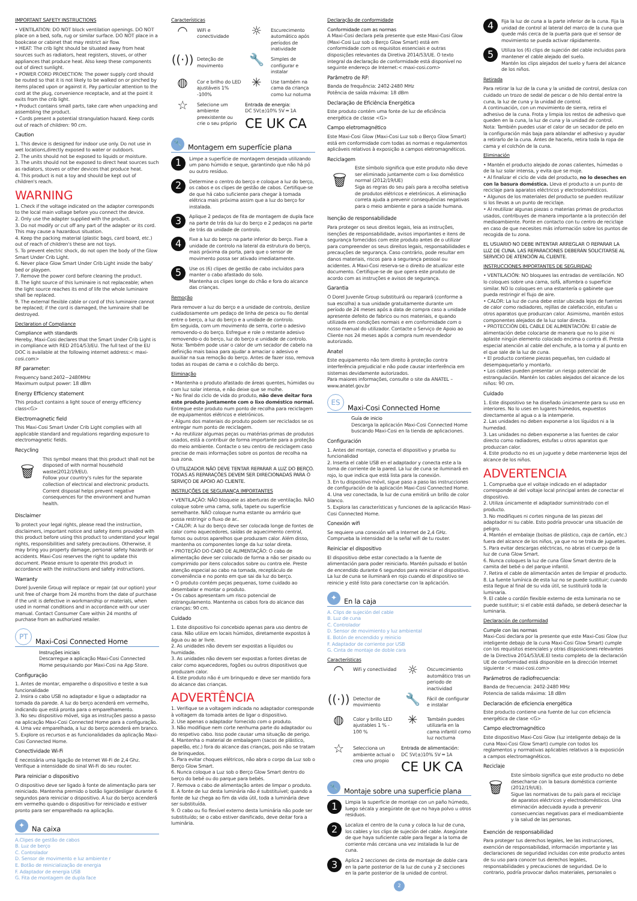IMPORTANT SAFETY INSTRUCTIONS
• VENTILATION: DO NOT block ventilation openings. DO NOT place on a bed, sofa, rug or similar surface. DO NOT place in a bookcase or cabinet that may restrict air flow.
• HEAT: The crib light should be situated away from heat sources such as radiators, heat registers, stoves, or other appliances that produce heat. Also keep these components out of direct sunlight.
• POWER CORD PROtECTION: The power supply cord should be routed so that it is not likely to be walked on or pinched by items placed upon or against it. Pay particular attention to the cord at the plug, convenience receptacle, and at the point it exits from the crib light.
• Product contains small parts, take care when unpacking and assembling the product.
• Cords present a potential strangulation hazard. Keep cords out of reach of children: 90 cm.
Caution
1. This device is designed for indoor use only. Do not use in wet locations,directly exposed to water or outdoors.
2. The units should not be exposed to liquids or moisture.
3. The units should not be exposed to direct heat sources such as radiators, stoves or other devices that produce heat.
4. This product is not a toy and should be kept out of children's reach.
WARNING
1. Check if the voltage indicated on the adapter corresponds to the local main voltage before you connect the device.
2. Only use the adapter supplied with the product.
3. Do not modify or cut off any part of the adapter or its cord. This may cause a hazardous situation.
4. Keep the packing material (plastic bags, card board, etc.) out of reach of children's these are not toys.
5. To prevent electric shock, do not open the body of the Glow Smart Under Crib Light.
6. Never place Glow Smart Under Crib Light inside the baby' bed or playpen.
7. Remove the power cord before cleaning the product.
8. The light source of this luminaire is not replaceable; when the light source reaches its end of life the whole luminaire shall be replaced.
9. The external flexible cable or cord of this luminaire cannot be replaced; if the cord is damaged, the luminaire shall be destroyed.
Declaration of Compliance
Compliance with standards
Hereby, Maxi-Cosi declares that the Smart Under Crib Light is in compliance with RED 2014/53/EU. The full text of the EU DOC is available at the following internet address:< maxi-cosi.com>
RF parameter:
Frequency band:2402~2480MHz
Maximum output power: 18 dBm
Energy Efficiency statement
This product contains a light souce of energy efficiency class<G>
Electromagnetic field
This Maxi-Cosi Smart Under Crib Light complies with all applicable standard and regulations regarding exposure to electromagnetic fields.
Recycling
🗑
This symbol means that this product shall not be disposed of with normal household waste(2012/19/EU).
Follow your country's rules for the separate collection of electrical and electronic products. Corrent disposal helps prevent negative consequences for the environment and human health.
Disclaimer
To protect your legal rights, please read the instruction, disclaimers, important notice and safety items provided with this product before using this product to understand your legal rights, responsibilities and safety precautions. Otherwise, it may bring you property damage, personal safety hazards or accidents. Maxi-Cosi reserves the right to update this document. Please ensure to operate this product in accordance with the instructions and safety instructions.
Warranty
Dorel Juvenile Group will replace or repair (at our option) your unit free of charge from 24 months from the date of purchase if the unit is defective in workmanship or materials, when used in normal conditions and in accordance with our user manual. Contact Consumer Care within 24 months of purchase from an authorized retailer.
PT
Maxi-Cosi Connected Home
Instruções iniciais
Descarregue a aplicação Maxi-Cosi Connected Home pesquisando por Maxi-Cosi na App Store.
Configuração
1. Antes de montar, emparelhe o dispositivo e teste a sua funcionalidade
2. Insira o cabo USB no adaptador e ligue o adaptador na tomada da parede. A luz do berço acenderá em vermelho, indicando que está pronta para o emparelhamento.
3. No seu dispositivo móvel, siga as instruções passo a passo na aplicação Maxi-Cosi Connected Home para a configuração.
4. Uma vez emparelhada, a luz do berço acenderá em branco.
5. Explore os recursos e as funcionalidades da aplicação Maxi-Cosi Connected Home.
Conectividade Wi-Fi
É necessária uma ligação de Internet Wi-Fi de 2,4 Ghz. Verifique a intensidade do sinal Wi-Fi do seu router.
Para reiniciar o dispositivo
O dispositivo deve ser ligado à fonte de alimentação para ser reiniciado. Mantenha premido o botão ligar/desligar durante 6 segundos para reiniciar o dispositivo. A luz do berço acenderá em vermelho quando o dispositivo for reiniciado e estiver pronto para ser emparelhado na aplicação.
✦
Na caixa
A.Clipes de gestão de cabos
B. Luz de berço
C. Controlador
D. Sensor de movimento e luz ambiente r
E. Botão de reinicialização de energia
F. Adaptador de energia USB
G. Fita de montagem de dupla face
Características
◠
WiFi e conectividade
☼
Escurecimento automático após períodos de inatividade
((·))
Deteção de movimento
🔧
Simples de configurar e instalar
◍
Cor e brilho do LED ajustáveis 1% -100%
✳
Use também na cama da criança como luz noturna
☆
Selecione um ambiente preexistente ou crie o seu próprio
Entrada de energia:
DC 5V(±)10% 5V ═ 1A
CE UK CA
🔧
Montagem em superfície plana
1
Limpe a superfície de montagem desejada utilizando um pano húmido e seque, garantindo que não há pó ou outro resíduo.
2
Determine o centro do berço e coloque a luz do berço, os cabos e os clipes de gestão de cabos. Certifique-se de que há cabo suficiente para chegar à tomada elétrica mais próxima assim que a luz do berço for instalada.
3
Aplique 2 pedaços de fita de montagem de dupla face na parte de trás da luz do berço e 2 pedaços na parte de trás da unidade de controlo.
4
Fixe a luz do berço na parte inferior do berço. Fixe a unidade de controlo na lateral da estrutura do berço, mais próxima da porta, para que o sensor de movimento possa ser ativado imediatamente.
5
Use os (6) clipes de gestão de cabo incluídos para manter o cabo afastado do solo.
Mantenha os clipes longe do chão e fora do alcance das crianças.
Remoção
Para remover a luz do berço e a unidade de controlo, deslize cuidadosamente um pedaço de linha de pesca ou fio dental entre o berço, a luz do berço e a unidade de controlo.
Em seguida, com um movimento de serra, corte o adesivo removendo-o do berço. Esfregue e role o restante adesivo removendo-o do berço, luz do berço e unidade de controlo.
Nota: Também pode usar o calor de um secador de cabelo na definição mais baixa para ajudar a amaciar o adesivo e auxiliar na sua remoção do berço. Antes de fazer isso, remova todas as roupas de cama e o colchão do berço.
Eliminação
• Mantenha o produto afastado de áreas quentes, húmidas ou com luz solar intensa, e não deixe que se molhe.
• No final do ciclo de vida do produto, não deve deitar fora este produto juntamente com o lixo doméstico normal. Entregue este produto num ponto de recolha para reciclagem de equipamentos elétricos e eletrónicos.
• Alguns dos materiais do produto podem ser reciclados se os entregar num ponto de reciclagem.
• Ao reutilizar algumas peças ou matérias-primas de produtos usados, está a contribuir de forma importante para a proteção do meio ambiente. Contacte o seu centro de reciclagem caso precise de mais informações sobre os pontos de recolha na sua zona.
O UTILIZADOR NÃO DEVE TENTAR REPARAR A LUZ DO BERÇO. TODAS AS REPARAÇÕES DEVEM SER DIRECIONADAS PARA O SERVIÇO DE APOIO AO CLIENTE.
INSTRUÇÕES DE SEGURANÇA IMPORTANTES
• VENTILAÇÃO: NÃO bloqueie as aberturas de ventilação. NÃO coloque sobre uma cama, sofá, tapete ou superfície semelhante. NÃO coloque numa estante ou armário que possa restringir o fluxo de ar..
• CALOR: A luz do berço deve ser colocada longe de fontes de calor como aquecedores, saídas de aquecimento central, fornos ou outros aparelhos que produzam calor. Além disso, mantenha os componentes longe da luz solar direta.
• PROTEÇÃO DO CABO DE ALIMENTAÇÃO: O cabo de alimentação deve ser colocado de forma a não ser pisado ou comprimido por itens colocados sobre ou contra ele. Preste atenção especial ao cabo na tomada, receptáculo de conveniência e no ponto em que sai da luz do berço.
• O produto contém peças pequenas, tome cuidado ao desembalar e montar o produto.
• Os cabos apresentam um risco potencial de estrangulamento. Mantenha os cabos fora do alcance das crianças: 90 cm.
Cuidado
1. Este dispositivo foi concebido apenas para uso dentro de casa. Não utilize em locais húmidos, diretamente expostos à água ou ao ar livre.
2. As unidades não devem ser expostas a líquidos ou humidade.
3. As unidades não devem ser expostas a fontes diretas de calor como aquecedores, fogões ou outros dispositivos que produzam calor.
4. Este produto não é um brinquedo e deve ser mantido fora do alcance das crianças.
ADVERTÊNCIA
1. Verifique se a voltagem indicada no adaptador corresponde à voltagem da tomada antes de ligar o dispositivo.
2. Use apenas o adaptador fornecido com o produto.
3. Não modifique nem corte nenhuma parte do adaptador ou do respetivo cabo. Isso pode causar uma situação de perigo.
4. Mantenha o material de embalagem (sacos de plástico, papelão, etc.) fora do alcance das crianças, pois não se tratam de brinquedos.
5. Para evitar choques elétricos, não abra o corpo da Luz sob o Berço Glow Smart.
6. Nunca coloque a Luz sob o Berço Glow Smart dentro do berço do bebé ou do parque para bebés.
7. Remova o cabo de alimentação antes de limpar o produto.
8. A fonte de luz desta luminária não é substituível; quando a fonte de luz chega ao fim da vida útil, toda a luminária deve ser substituída.
9. O cabo ou fio flexível externo desta luminária não pode ser substituído; se o cabo estiver danificado, deve deitar fora a luminária.
Declaração de conformidade
Conformidade com as normas
A Maxi-Cosi declara pela presente que este Maxi-Cosi Glow (Maxi-Cosi Luz sob o Berço Glow Smart) está em conformidade com os requisitos essenciais e outras disposições relevantes da Diretiva 2014/53/UE. O texto integral da declaração de conformidade está disponível no seguinte endereço de Internet:< maxi-cosi.com>
Parâmetro de RF:
Banda de frequência: 2402-2480 MHz
Potência de saída máxima: 18 dBm
Declaração de Eficiência Energética
Este produto contém uma fonte de luz de eficiência energética de classe <G>
Campo eletromagnético
Este Maxi-Cosi Glow (Maxi-Cosi Luz sob o Berço Glow Smart) está em conformidade com todas as normas e regulamentos aplicáveis relativos à exposição a campos eletromagnéticos.
Reciclagem
🗑
Este símbolo significa que este produto não deve ser eliminado juntamente com o lixo doméstico normal (2012/19/UE)
Siga as regras do seu país para a recolha seletiva de produtos elétricos e eletrónicos. A eliminação correta ajuda a prevenir consequências negativas para o meio ambiente e para a saúde humana.
Isenção de responsabilidade
Para proteger os seus direitos legais, leia as instruções, isenções de responsabilidade, avisos importantes e itens de segurança fornecidos com este produto antes de o utilizar para compreender os seus direitos legais, responsabilidades e precauções de segurança. Caso contrário, pode resultar em danos materiais, riscos para a segurança pessoal ou acidentes. A Maxi-Cosi reserva-se o direito de atualizar este documento. Certifique-se de que opera este produto de acordo com as instruções e avisos de segurança.
Garantia
O Dorel Juvenile Group substituirá ou reparará (conforme a sua escolha) a sua unidade gratuitamente durante um período de 24 meses após a data de compra caso a unidade apresente defeito de fabrico ou nos materiais, e quando utilizada em condições normais e em conformidade com o nosso manual do utilizador. Contacte o Serviço de Apoio ao Cliente nos 24 meses após a compra num revendedor autorizado.
Anatel
Este equipamento não tem direito à proteção contra interferência prejudicial e não pode causar interferência em sistemas devidamente autorizados.
Para maiores informações, consulte o site da ANATEL – www.anatel.gov.br
ES
Maxi-Cosi Connected Home
Guía de inicio
Descarga la aplicación Maxi-Cosi Connected Home buscando Maxi-Cosi en la tienda de aplicaciones.
Configuración
1. Antes del montaje, conecta el dispositivo y prueba su funcionalidad
2. Inserta el cable USB en el adaptador y conecta este a la toma de corriente de la pared. La luz de cuna se iluminará en rojo, lo que indica que está lista para la conexión.
3. En tu dispositivo móvil, sigue paso a paso las instrucciones de configuración de la aplicación Maxi-Cosi Connected Home.
4. Una vez conectada, la luz de cuna emitirá un brillo de color blanco.
5. Explora las características y funciones de la aplicación Maxi-Cosi Connected Home.
Conexión wifi
Se requiere una conexión wifi a Internet de 2,4 GHz. Comprueba la intensidad de la señal wifi de tu router.
Reiniciar el dispositivo
El dispositivo debe estar conectado a la fuente de alimentación para poder reiniciarlo. Mantén pulsado el botón de encendido durante 6 segundos para reiniciar el dispositivo. La luz de cuna se iluminará en rojo cuando el dispositivo se reinicie y esté listo para conectarse con la aplicación.
✦
En la caja
A. Clips de sujeción del cable
B. Luz de cuna
C. Controlador
D. Sensor de movimiento y luz ambiental
E. Botón de encendido y reinicio
F. Adaptador de corriente por USB
G. Cinta de montaje de doble cara
Características
◠
Wifi y conectividad
☼
Oscurecimiento automático tras un periodo de inactividad
((·))
Detector de movimiento
🔧
Fácil de configurar e instalar
◍
Color y brillo LED ajustables 1 % - 100 %
✳
También puedes utilizarla en la cama infantil como luz nocturna
☆
Selecciona un ambiente actual o crea uno propio
Entrada de alimentación:
DC 5V(±)10% 5V ═ 1A
CE UK CA
🔧
Montaje sobre una superficie plana
1
Limpia la superficie de montaje con un paño húmedo, luego sécala y asegúrate de que no haya polvo u otros residuos.
2
Localiza el centro de la cuna y coloca la luz de cuna, los cables y los clips de sujeción del cable. Asegúrate de que haya suficiente cable para llegar a la toma de corriente más cercana una vez instalada la luz de cuna.
3
Aplica 2 secciones de cinta de montaje de doble cara en la parte posterior de la luz de cuna y 2 secciones en la parte posterior de la unidad de control.
2
4
Fija la luz de cuna a la parte inferior de la cuna. Fija la unidad de control al lateral del marco de la cuna que quede más cerca de la puerta para que el sensor de movimiento se pueda activar rápidamente.
5
Utiliza los (6) clips de sujeción del cable incluidos para mantener el cable alejado del suelo.
Mantén los clips alejados del suelo y fuera del alcance de los niños.
Retirada
Para retirar la luz de la cuna y la unidad de control, desliza con cuidado un trozo de sedal de pescar o de hilo dental entre la cuna, la luz de cuna y la unidad de control.
A continuación, con un movimiento de sierra, retira el adhesivo de la cuna. Frota y limpia los restos de adhesivo que queden en la cuna, la luz de cuna y la unidad de control.
Nota: También puedes usar el calor de un secador de pelo en la configuración más baja para ablandar el adhesivo y ayudar a retirarlo de la cuna. Antes de hacerlo, retira toda la ropa de cama y el colchón de la cuna.
Eliminación
• Mantén el producto alejado de zonas calientes, húmedas o de la luz solar intensa, y evita que se moje.
• Al finalizar el ciclo de vida del producto, no lo deseches en con la basura doméstica. Lleva el producto a un punto de reciclaje para aparatos eléctricos y electrodomésticos.
• Algunos de los materiales del producto se pueden reutilizar si los llevas a un punto de reciclaje.
• Al reutilizar algunas piezas o materias primas de productos usados, contribuyes de manera importante a la protección del medioambiente. Ponte en contacto con tu centro de reciclaje en caso de que necesites más información sobre los puntos de recogida de tu zona.
EL USUARIO NO DEBE INTENTAR ARREGLAR O REPARAR LA LUZ DE CUNA. LAS REPARACIONES DEBERÁN SOLICITARSE AL SERVICIO DE ATENCIÓN AL CLIENTE.
INSTRUCCIONES IMPORTANTES DE SEGURIDAD
• VENTILACIÓN: NO bloquees las entradas de ventilación. NO lo coloques sobre una cama, sofá, alfombra o superficie similar. NO lo coloques en una estantería o gabinete que pueda restringir el flujo de aire.
• CALOR: La luz de cuna debe estar ubicada lejos de fuentes de calor como radiadores, rejillas de calefacción, estufas u otros aparatos que produzcan calor. Asimismo, mantén estos componentes alejados de la luz solar directa.
• PROTECCIÓN DEL CABLE DE ALIMENTACIÓN: El cable de alimentación debe colocarse de manera que no lo pise ni aplaste ningún elemento colocado encima o contra él. Presta especial atención al cable del enchufe, a la toma y al punto en el que sale de la luz de cuna.
• El producto contiene piezas pequeñas, ten cuidado al desempaquetarlo y montarlo.
• Los cables pueden presentar un riesgo potencial de estrangulación. Mantén los cables alejados del alcance de los niños: 90 cm.
Cuidado
1. Este dispositivo se ha diseñado únicamente para su uso en interiores. No lo uses en lugares húmedos, expuestos directamente al agua o a la intemperie.
2. Las unidades no deben exponerse a los líquidos ni a la humedad.
3. Las unidades no deben exponerse a las fuentes de calor directo como radiadores, estufas u otros aparatos que produzcan calor.
4. Este producto no es un juguete y debe mantenerse lejos del alcance de los niños.
ADVERTENCIA
1. Comprueba que el voltaje indicado en el adaptador corresponde al del voltaje local principal antes de conectar el dispositivo.
2. Utiliza únicamente el adaptador suministrado con el producto.
3. No modifiques ni cortes ninguna de las piezas del adaptador ni su cable. Esto podría provocar una situación de peligro.
4. Mantén el embalaje (bolsas de plástico, caja de cartón, etc.) fuera del alcance de los niños, ya que no se trata de juguetes.
5. Para evitar descargas eléctricas, no abras el cuerpo de la luz de cuna Glow Smart.
6. Nunca coloques la luz de cuna Glow Smart dentro de la camita del bebé o del parque infantil.
7. Retira el cable de alimentación antes de limpiar el producto.
8. La fuente lumínica de esta luz no se puede sustituir; cuando esta llegue al final de su vida útil, se sustituirá toda la luminaria.
9. El cable o cordón flexible externo de esta luminaria no se puede sustituir; si el cable está dañado, se deberá desechar la luminaria.
Declaración de conformidad
Cumple con las normas
Maxi-Cosi declara por la presente que este Maxi-Cosi Glow (luz inteligente debajo de la cuna Maxi-Cosi Glow Smart) cumple con los requisitos esenciales y otras disposiciones relevantes de la Directiva 2014/53/UE.El texto completo de la declaración UE de conformidad está disponible en la dirección Internet siguiente :< maxi-cosi.com>
Parámetros de radiofrecuencia:
Banda de frecuencia: 2402-2480 MHz
Potencia de salida máxima: 18 dBm
Declaración de eficiencia energética
Este producto contiene una fuente de luz con eficiencia energética de clase <G>
Campo electromagnético
Este dispositivo Maxi-Cosi Glow (luz inteligente debajo de la cuna Maxi-Cosi Glow Smart) cumple con todos los reglamentos y normativas aplicables relativos a la exposición a campos electromagnéticos.
Reciclaje
🗑
Este símbolo significa que este producto no debe desecharse con la basura doméstica corriente (2012/19/UE).
Sigue las normativas de tu país para el reciclaje de aparatos eléctricos y electrodomésticos. Una eliminación adecuada ayuda a prevenir consecuencias negativas para el medioambiente y la salud de las personas.
Exención de responsabilidad
Para proteger tus derechos legales, lee las instrucciones, exención de responsabilidad, información importante y las declaraciones de seguridad incluidas con este producto antes de su uso para conocer tus derechos legales, responsabilidades y precauciones de seguridad. De lo contrario, podría provocar daños materiales, personales o